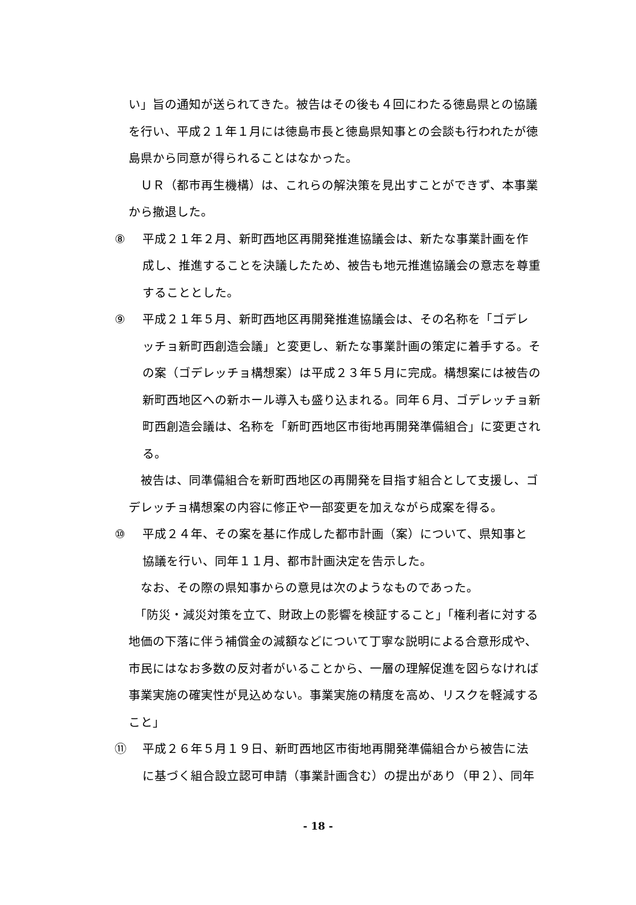い」旨の通知が送られてきた。被告はその後も４回にわたる徳島県との協議を行い、平成２１年１月には徳島市長と徳島県知事との会談も行われたが徳島県から同意が得られることはなかった。
　ＵＲ（都市再生機構）は、これらの解決策を見出すことができず、本事業から撤退した。
⑧ 平成２１年２月、新町西地区再開発推進協議会は、新たな事業計画を作
成し、推進することを決議したため、被告も地元推進協議会の意志を尊重
することとした。
⑨ 平成２１年５月、新町西地区再開発推進協議会は、その名称を「ゴデレ
ッチョ新町西創造会議」と変更し、新たな事業計画の策定に着手する。そ
の案（ゴデレッチョ構想案）は平成２３年５月に完成。構想案には被告の
新町西地区への新ホール導入も盛り込まれる。同年６月、ゴデレッチョ新
町西創造会議は、名称を「新町西地区市街地再開発準備組合」に変更され
る。
　被告は、同準備組合を新町西地区の再開発を目指す組合として支援し、ゴデレッチョ構想案の内容に修正や一部変更を加えながら成案を得る。
⑩ 平成２４年、その案を基に作成した都市計画（案）について、県知事と
協議を行い、同年１１月、都市計画決定を告示した。
　なお、その際の県知事からの意見は次のようなものであった。
　「防災・減災対策を立て、財政上の影響を検証すること」「権利者に対する地価の下落に伴う補償金の減額などについて丁寧な説明による合意形成や、市民にはなお多数の反対者がいることから、一層の理解促進を図らなければ事業実施の確実性が見込めない。事業実施の精度を高め、リスクを軽減すること」
⑪ 平成２６年５月１９日、新町西地区市街地再開発準備組合から被告に法
に基づく組合設立認可申請（事業計画含む）の提出があり（甲２）、同年
- 18 -